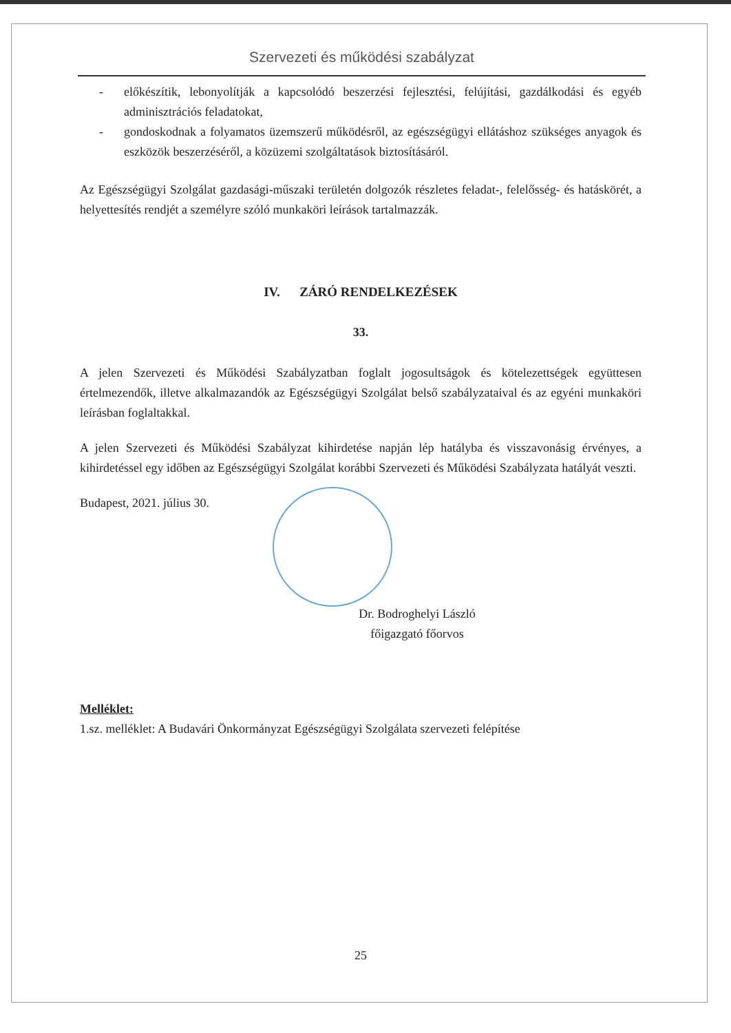Szervezeti és működési szabályzat
- előkészítik, lebonyolítják a kapcsolódó beszerzési fejlesztési, felújítási, gazdálkodási és egyéb adminisztrációs feladatokat,
- gondoskodnak a folyamatos üzemszerű működésről, az egészségügyi ellátáshoz szükséges anyagok és eszközök beszerzéséről, a közüzemi szolgáltatások biztosításáról.
Az Egészségügyi Szolgálat gazdasági-műszaki területén dolgozók részletes feladat-, felelősség- és hatáskörét, a helyettesítés rendjét a személyre szóló munkaköri leírások tartalmazzák.
IV. ZÁRÓ RENDELKEZÉSEK
33.
A jelen Szervezeti és Működési Szabályzatban foglalt jogosultságok és kötelezettségek együttesen értelmezendők, illetve alkalmazandók az Egészségügyi Szolgálat belső szabályzataival és az egyéni munkaköri leírásban foglaltakkal.
A jelen Szervezeti és Működési Szabályzat kihirdetése napján lép hatályba és visszavonásig érvényes, a kihirdetéssel egy időben az Egészségügyi Szolgálat korábbi Szervezeti és Működési Szabályzata hatályát veszti.
Budapest, 2021. július 30.
Dr. Bodroghelyi László
főigazgató főorvos
Melléklet:
1.sz. melléklet: A Budavári Önkormányzat Egészségügyi Szolgálata szervezeti felépítése
25